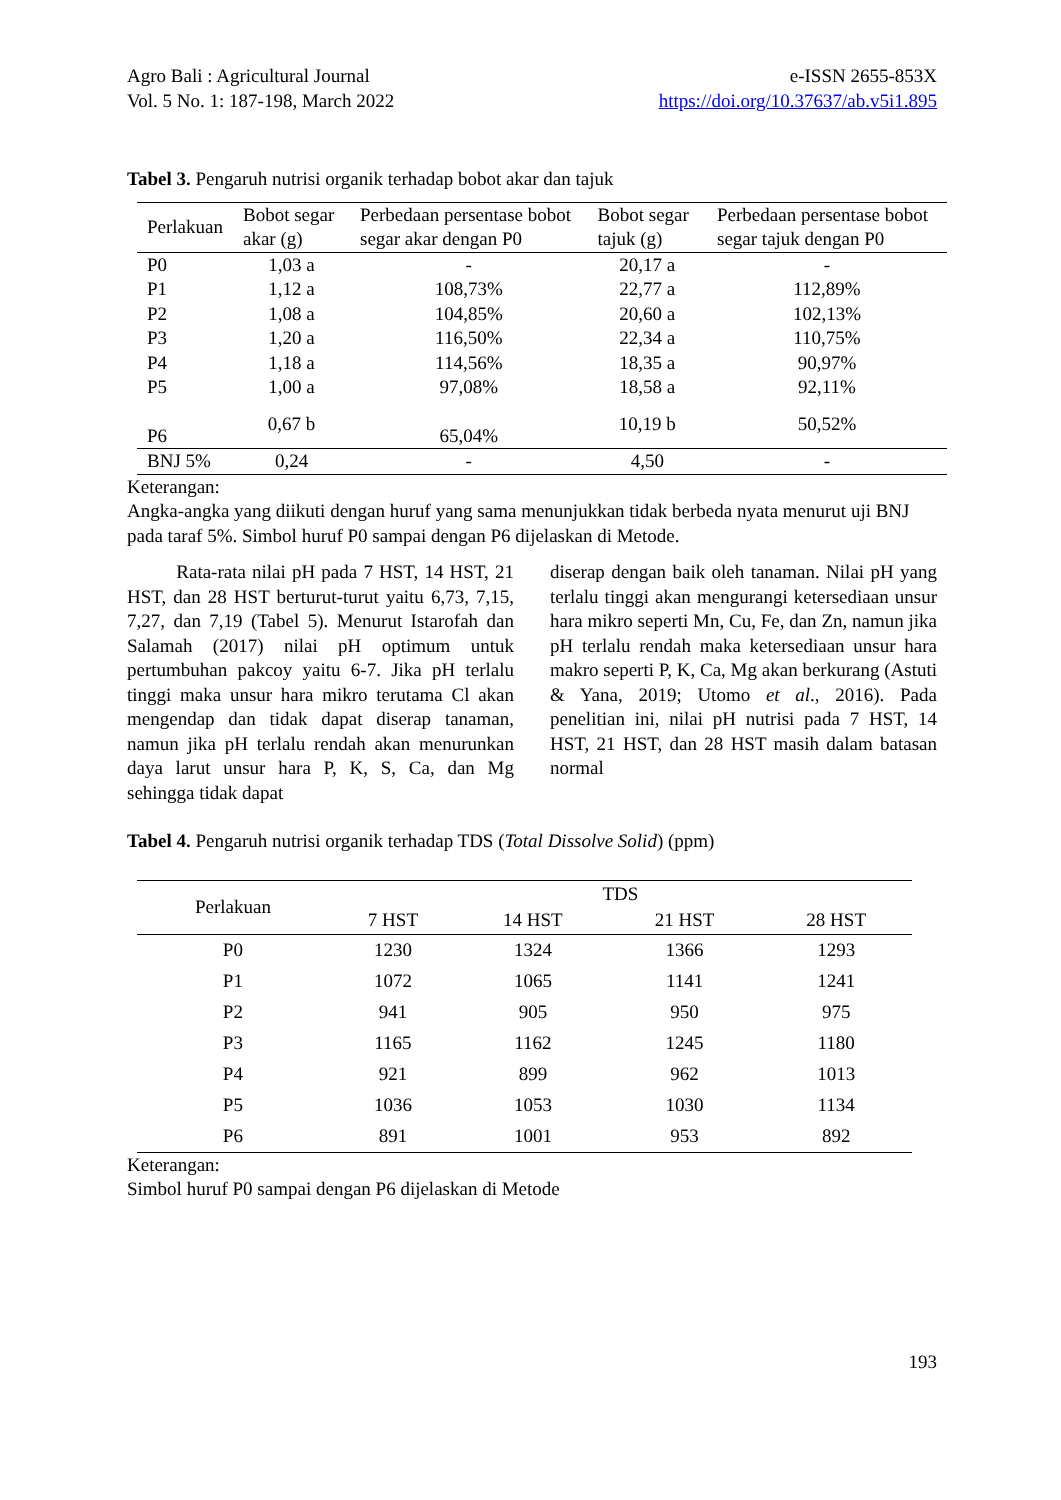Agro Bali : Agricultural Journal
Vol. 5 No. 1: 187-198, March 2022
e-ISSN 2655-853X
https://doi.org/10.37637/ab.v5i1.895
Tabel 3. Pengaruh nutrisi organik terhadap bobot akar dan tajuk
| Perlakuan | Bobot segar akar (g) | Perbedaan persentase bobot segar akar dengan P0 | Bobot segar tajuk (g) | Perbedaan persentase bobot segar tajuk dengan P0 |
| --- | --- | --- | --- | --- |
| P0 | 1,03 a | - | 20,17 a | - |
| P1 | 1,12 a | 108,73% | 22,77 a | 112,89% |
| P2 | 1,08 a | 104,85% | 20,60 a | 102,13% |
| P3 | 1,20 a | 116,50% | 22,34 a | 110,75% |
| P4 | 1,18 a | 114,56% | 18,35 a | 90,97% |
| P5 | 1,00 a | 97,08% | 18,58 a | 92,11% |
| P6 | 0,67 b | 65,04% | 10,19 b | 50,52% |
| BNJ 5% | 0,24 | - | 4,50 | - |
Keterangan:
Angka-angka yang diikuti dengan huruf yang sama menunjukkan tidak berbeda nyata menurut uji BNJ pada taraf 5%. Simbol huruf P0 sampai dengan P6 dijelaskan di Metode.
Rata-rata nilai pH pada 7 HST, 14 HST, 21 HST, dan 28 HST berturut-turut yaitu 6,73, 7,15, 7,27, dan 7,19 (Tabel 5). Menurut Istarofah dan Salamah (2017) nilai pH optimum untuk pertumbuhan pakcoy yaitu 6-7. Jika pH terlalu tinggi maka unsur hara mikro terutama Cl akan mengendap dan tidak dapat diserap tanaman, namun jika pH terlalu rendah akan menurunkan daya larut unsur hara P, K, S, Ca, dan Mg sehingga tidak dapat
diserap dengan baik oleh tanaman. Nilai pH yang terlalu tinggi akan mengurangi ketersediaan unsur hara mikro seperti Mn, Cu, Fe, dan Zn, namun jika pH terlalu rendah maka ketersediaan unsur hara makro seperti P, K, Ca, Mg akan berkurang (Astuti & Yana, 2019; Utomo et al., 2016). Pada penelitian ini, nilai pH nutrisi pada 7 HST, 14 HST, 21 HST, dan 28 HST masih dalam batasan normal
Tabel 4. Pengaruh nutrisi organik terhadap TDS (Total Dissolve Solid) (ppm)
| Perlakuan | TDS | | | |
| --- | --- | --- | --- | --- |
| | 7 HST | 14 HST | 21 HST | 28 HST |
| P0 | 1230 | 1324 | 1366 | 1293 |
| P1 | 1072 | 1065 | 1141 | 1241 |
| P2 | 941 | 905 | 950 | 975 |
| P3 | 1165 | 1162 | 1245 | 1180 |
| P4 | 921 | 899 | 962 | 1013 |
| P5 | 1036 | 1053 | 1030 | 1134 |
| P6 | 891 | 1001 | 953 | 892 |
Keterangan:
Simbol huruf P0 sampai dengan P6 dijelaskan di Metode
193